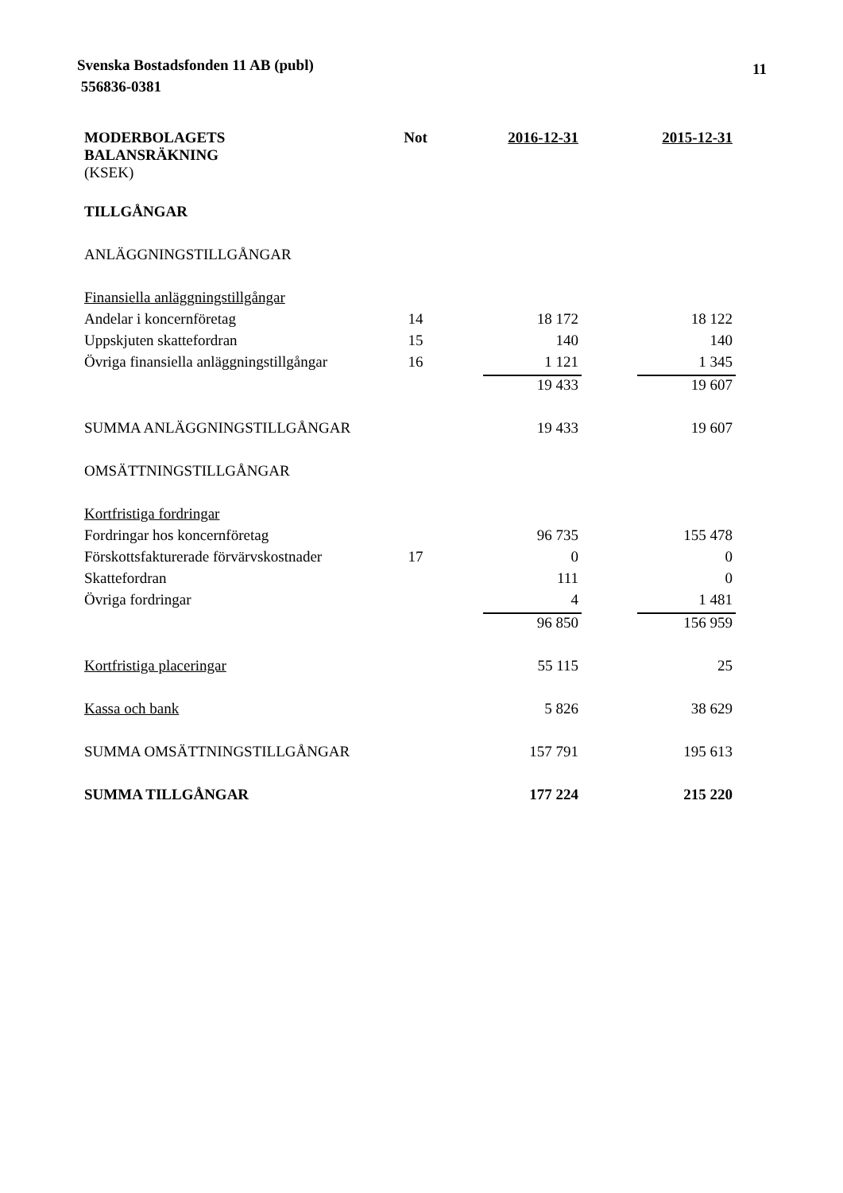Svenska Bostadsfonden 11 AB (publ)
556836-0381
11
| MODERBOLAGETS BALANSRÄKNING (KSEK) | Not | 2016-12-31 | | 2015-12-31 |
| --- | --- | --- | --- | --- |
| TILLGÅNGAR | | | | |
| ANLÄGGNINGSTILLGÅNGAR | | | | |
| Finansiella anläggningstillgångar | | | | |
| Andelar i koncernföretag | 14 | 18 172 | | 18 122 |
| Uppskjuten skattefordran | 15 | 140 | | 140 |
| Övriga finansiella anläggningstillgångar | 16 | 1 121 | | 1 345 |
| | | 19 433 | | 19 607 |
| SUMMA ANLÄGGNINGSTILLGÅNGAR | | 19 433 | | 19 607 |
| OMSÄTTNINGSTILLGÅNGAR | | | | |
| Kortfristiga fordringar | | | | |
| Fordringar hos koncernföretag | | 96 735 | | 155 478 |
| Förskottsfakturerade förvärvskostnader | 17 | 0 | | 0 |
| Skattefordran | | 111 | | 0 |
| Övriga fordringar | | 4 | | 1 481 |
| | | 96 850 | | 156 959 |
| Kortfristiga placeringar | | 55 115 | | 25 |
| Kassa och bank | | 5 826 | | 38 629 |
| SUMMA OMSÄTTNINGSTILLGÅNGAR | | 157 791 | | 195 613 |
| SUMMA TILLGÅNGAR | | 177 224 | | 215 220 |